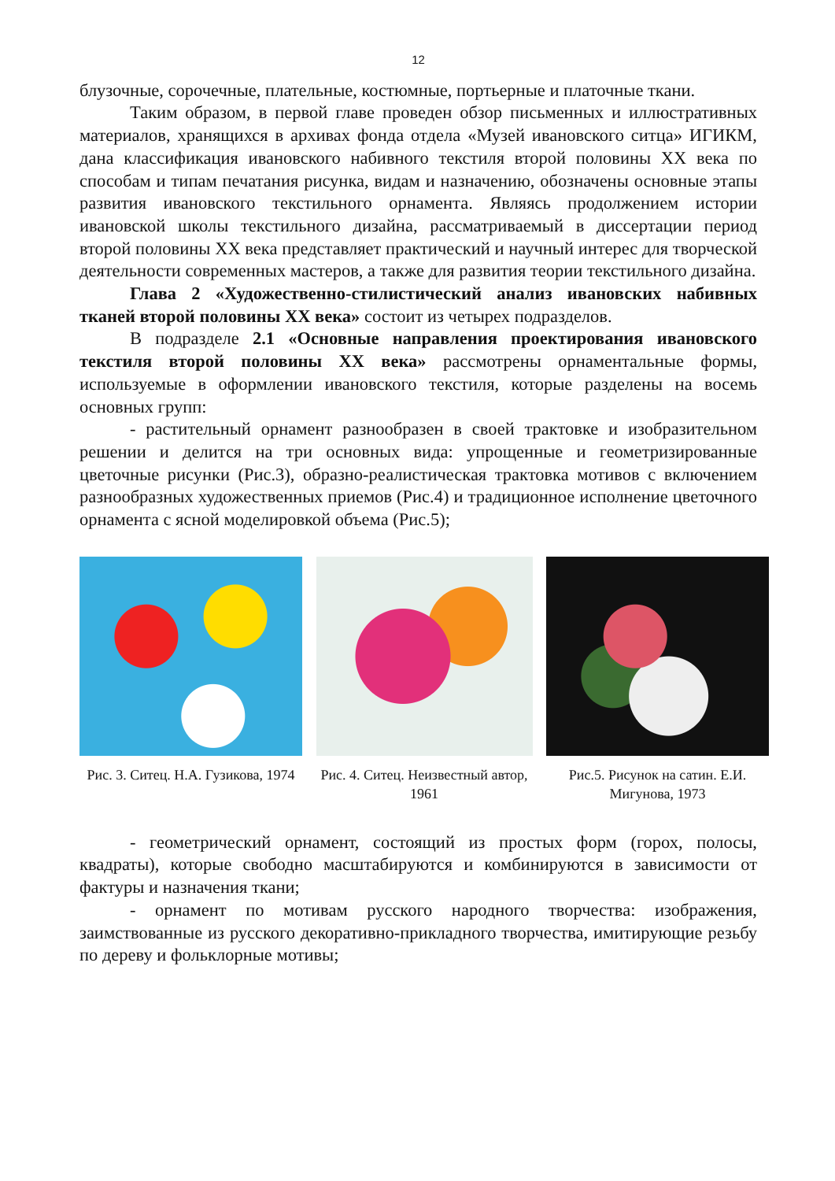12
блузочные, сорочечные, плательные, костюмные, портьерные и платочные ткани.
Таким образом, в первой главе проведен обзор письменных и иллюстративных материалов, хранящихся в архивах фонда отдела «Музей ивановского ситца» ИГИКМ, дана классификация ивановского набивного текстиля второй половины XX века по способам и типам печатания рисунка, видам и назначению, обозначены основные этапы развития ивановского текстильного орнамента. Являясь продолжением истории ивановской школы текстильного дизайна, рассматриваемый в диссертации период второй половины XX века представляет практический и научный интерес для творческой деятельности современных мастеров, а также для развития теории текстильного дизайна.
Глава 2 «Художественно-стилистический анализ ивановских набивных тканей второй половины XX века» состоит из четырех подразделов.
В подразделе 2.1 «Основные направления проектирования ивановского текстиля второй половины XX века» рассмотрены орнаментальные формы, используемые в оформлении ивановского текстиля, которые разделены на восемь основных групп:
- растительный орнамент разнообразен в своей трактовке и изобразительном решении и делится на три основных вида: упрощенные и геометризированные цветочные рисунки (Рис.3), образно-реалистическая трактовка мотивов с включением разнообразных художественных приемов (Рис.4) и традиционное исполнение цветочного орнамента с ясной моделировкой объема (Рис.5);
Рис. 3. Ситец. Н.А. Гузикова, 1974
Рис. 4. Ситец. Неизвестный автор, 1961
Рис.5. Рисунок на сатин. Е.И. Мигунова, 1973
- геометрический орнамент, состоящий из простых форм (горох, полосы, квадраты), которые свободно масштабируются и комбинируются в зависимости от фактуры и назначения ткани;
- орнамент по мотивам русского народного творчества: изображения, заимствованные из русского декоративно-прикладного творчества, имитирующие резьбу по дереву и фольклорные мотивы;